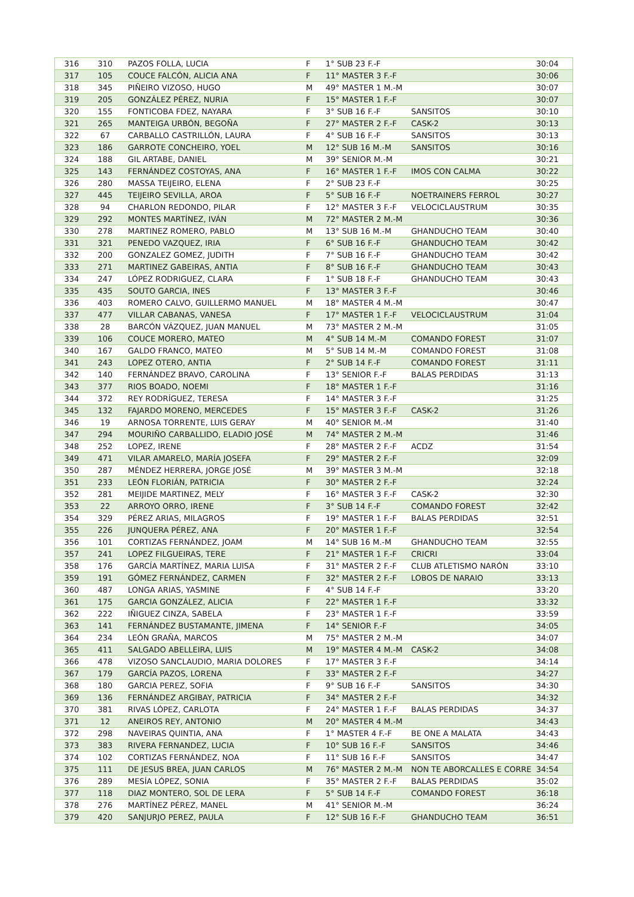| 316 | 310 | PAZOS FOLLA, LUCIA | F | 1° SUB 23 F.-F | | 30:04 |
| 317 | 105 | COUCE FALCÓN, ALICIA ANA | F | 11° MASTER 3 F.-F | | 30:06 |
| 318 | 345 | PIÑEIRO VIZOSO, HUGO | M | 49° MASTER 1 M.-M | | 30:07 |
| 319 | 205 | GONZÁLEZ PÉREZ, NURIA | F | 15° MASTER 1 F.-F | | 30:07 |
| 320 | 155 | FONTICOBA FDEZ, NAYARA | F | 3° SUB 16 F.-F | SANSITOS | 30:10 |
| 321 | 265 | MANTEIGA URBÓN, BEGOÑA | F | 27° MASTER 2 F.-F | CASK-2 | 30:13 |
| 322 | 67 | CARBALLO CASTRILLÓN, LAURA | F | 4° SUB 16 F.-F | SANSITOS | 30:13 |
| 323 | 186 | GARROTE CONCHEIRO, YOEL | M | 12° SUB 16 M.-M | SANSITOS | 30:16 |
| 324 | 188 | GIL ARTABE, DANIEL | M | 39° SENIOR M.-M | | 30:21 |
| 325 | 143 | FERNÁNDEZ COSTOYAS, ANA | F | 16° MASTER 1 F.-F | IMOS CON CALMA | 30:22 |
| 326 | 280 | MASSA TEIJEIRO, ELENA | F | 2° SUB 23 F.-F | | 30:25 |
| 327 | 445 | TEIJEIRO SEVILLA, AROA | F | 5° SUB 16 F.-F | NOETRAINERS FERROL | 30:27 |
| 328 | 94 | CHARLON REDONDO, PILAR | F | 12° MASTER 3 F.-F | VELOCICLAUSTRUM | 30:35 |
| 329 | 292 | MONTES MARTÍNEZ, IVÁN | M | 72° MASTER 2 M.-M | | 30:36 |
| 330 | 278 | MARTINEZ ROMERO, PABLO | M | 13° SUB 16 M.-M | GHANDUCHO TEAM | 30:40 |
| 331 | 321 | PENEDO VAZQUEZ, IRIA | F | 6° SUB 16 F.-F | GHANDUCHO TEAM | 30:42 |
| 332 | 200 | GONZALEZ GOMEZ, JUDITH | F | 7° SUB 16 F.-F | GHANDUCHO TEAM | 30:42 |
| 333 | 271 | MARTINEZ GABEIRAS, ANTIA | F | 8° SUB 16 F.-F | GHANDUCHO TEAM | 30:43 |
| 334 | 247 | LÓPEZ RODRIGUEZ, CLARA | F | 1° SUB 18 F.-F | GHANDUCHO TEAM | 30:43 |
| 335 | 435 | SOUTO GARCIA, INES | F | 13° MASTER 3 F.-F | | 30:46 |
| 336 | 403 | ROMERO CALVO, GUILLERMO MANUEL | M | 18° MASTER 4 M.-M | | 30:47 |
| 337 | 477 | VILLAR CABANAS, VANESA | F | 17° MASTER 1 F.-F | VELOCICLAUSTRUM | 31:04 |
| 338 | 28 | BARCÓN VÁZQUEZ, JUAN MANUEL | M | 73° MASTER 2 M.-M | | 31:05 |
| 339 | 106 | COUCE MORERO, MATEO | M | 4° SUB 14 M.-M | COMANDO FOREST | 31:07 |
| 340 | 167 | GALDO FRANCO, MATEO | M | 5° SUB 14 M.-M | COMANDO FOREST | 31:08 |
| 341 | 243 | LOPEZ OTERO, ANTIA | F | 2° SUB 14 F.-F | COMANDO FOREST | 31:11 |
| 342 | 140 | FERNÁNDEZ BRAVO, CAROLINA | F | 13° SENIOR F.-F | BALAS PERDIDAS | 31:13 |
| 343 | 377 | RIOS BOADO, NOEMI | F | 18° MASTER 1 F.-F | | 31:16 |
| 344 | 372 | REY RODRÍGUEZ, TERESA | F | 14° MASTER 3 F.-F | | 31:25 |
| 345 | 132 | FAJARDO MORENO, MERCEDES | F | 15° MASTER 3 F.-F | CASK-2 | 31:26 |
| 346 | 19 | ARNOSA TORRENTE, LUIS GERAY | M | 40° SENIOR M.-M | | 31:40 |
| 347 | 294 | MOURIÑO CARBALLIDO, ELADIO JOSÉ | M | 74° MASTER 2 M.-M | | 31:46 |
| 348 | 252 | LOPEZ, IRENE | F | 28° MASTER 2 F.-F | ACDZ | 31:54 |
| 349 | 471 | VILAR AMARELO, MARÍA JOSEFA | F | 29° MASTER 2 F.-F | | 32:09 |
| 350 | 287 | MÉNDEZ HERRERA, JORGE JOSÉ | M | 39° MASTER 3 M.-M | | 32:18 |
| 351 | 233 | LEÓN FLORIÁN, PATRICIA | F | 30° MASTER 2 F.-F | | 32:24 |
| 352 | 281 | MEIJIDE MARTINEZ, MELY | F | 16° MASTER 3 F.-F | CASK-2 | 32:30 |
| 353 | 22 | ARROYO ORRO, IRENE | F | 3° SUB 14 F.-F | COMANDO FOREST | 32:42 |
| 354 | 329 | PÉREZ ARIAS, MILAGROS | F | 19° MASTER 1 F.-F | BALAS PERDIDAS | 32:51 |
| 355 | 226 | JUNQUERA PÉREZ, ANA | F | 20° MASTER 1 F.-F | | 32:54 |
| 356 | 101 | CORTIZAS FERNÁNDEZ, JOAM | M | 14° SUB 16 M.-M | GHANDUCHO TEAM | 32:55 |
| 357 | 241 | LOPEZ FILGUEIRAS, TERE | F | 21° MASTER 1 F.-F | CRICRI | 33:04 |
| 358 | 176 | GARCÍA MARTÍNEZ, MARIA LUISA | F | 31° MASTER 2 F.-F | CLUB ATLETISMO NARÓN | 33:10 |
| 359 | 191 | GÓMEZ FERNÁNDEZ, CARMEN | F | 32° MASTER 2 F.-F | LOBOS DE NARAIO | 33:13 |
| 360 | 487 | LONGA ARIAS, YASMINE | F | 4° SUB 14 F.-F | | 33:20 |
| 361 | 175 | GARCIA GONZÁLEZ, ALICIA | F | 22° MASTER 1 F.-F | | 33:32 |
| 362 | 222 | IÑIGUEZ CINZA, SABELA | F | 23° MASTER 1 F.-F | | 33:59 |
| 363 | 141 | FERNÁNDEZ BUSTAMANTE, JIMENA | F | 14° SENIOR F.-F | | 34:05 |
| 364 | 234 | LEÓN GRAÑA, MARCOS | M | 75° MASTER 2 M.-M | | 34:07 |
| 365 | 411 | SALGADO ABELLEIRA, LUIS | M | 19° MASTER 4 M.-M | CASK-2 | 34:08 |
| 366 | 478 | VIZOSO SANCLAUDIO, MARIA DOLORES | F | 17° MASTER 3 F.-F | | 34:14 |
| 367 | 179 | GARCÍA PAZOS, LORENA | F | 33° MASTER 2 F.-F | | 34:27 |
| 368 | 180 | GARCIA PEREZ, SOFIA | F | 9° SUB 16 F.-F | SANSITOS | 34:30 |
| 369 | 136 | FERNÁNDEZ ARGIBAY, PATRICIA | F | 34° MASTER 2 F.-F | | 34:32 |
| 370 | 381 | RIVAS LÓPEZ, CARLOTA | F | 24° MASTER 1 F.-F | BALAS PERDIDAS | 34:37 |
| 371 | 12 | ANEIROS REY, ANTONIO | M | 20° MASTER 4 M.-M | | 34:43 |
| 372 | 298 | NAVEIRAS QUINTIA, ANA | F | 1° MASTER 4 F.-F | BE ONE A MALATA | 34:43 |
| 373 | 383 | RIVERA FERNANDEZ, LUCIA | F | 10° SUB 16 F.-F | SANSITOS | 34:46 |
| 374 | 102 | CORTIZAS FERNÁNDEZ, NOA | F | 11° SUB 16 F.-F | SANSITOS | 34:47 |
| 375 | 111 | DE JESUS BREA, JUAN CARLOS | M | 76° MASTER 2 M.-M | NON TE ABORCALLES E CORRE | 34:54 |
| 376 | 289 | MESÍA LÓPEZ, SONIA | F | 35° MASTER 2 F.-F | BALAS PERDIDAS | 35:02 |
| 377 | 118 | DIAZ MONTERO, SOL DE LERA | F | 5° SUB 14 F.-F | COMANDO FOREST | 36:18 |
| 378 | 276 | MARTÍNEZ PÉREZ, MANEL | M | 41° SENIOR M.-M | | 36:24 |
| 379 | 420 | SANJURJO PEREZ, PAULA | F | 12° SUB 16 F.-F | GHANDUCHO TEAM | 36:51 |